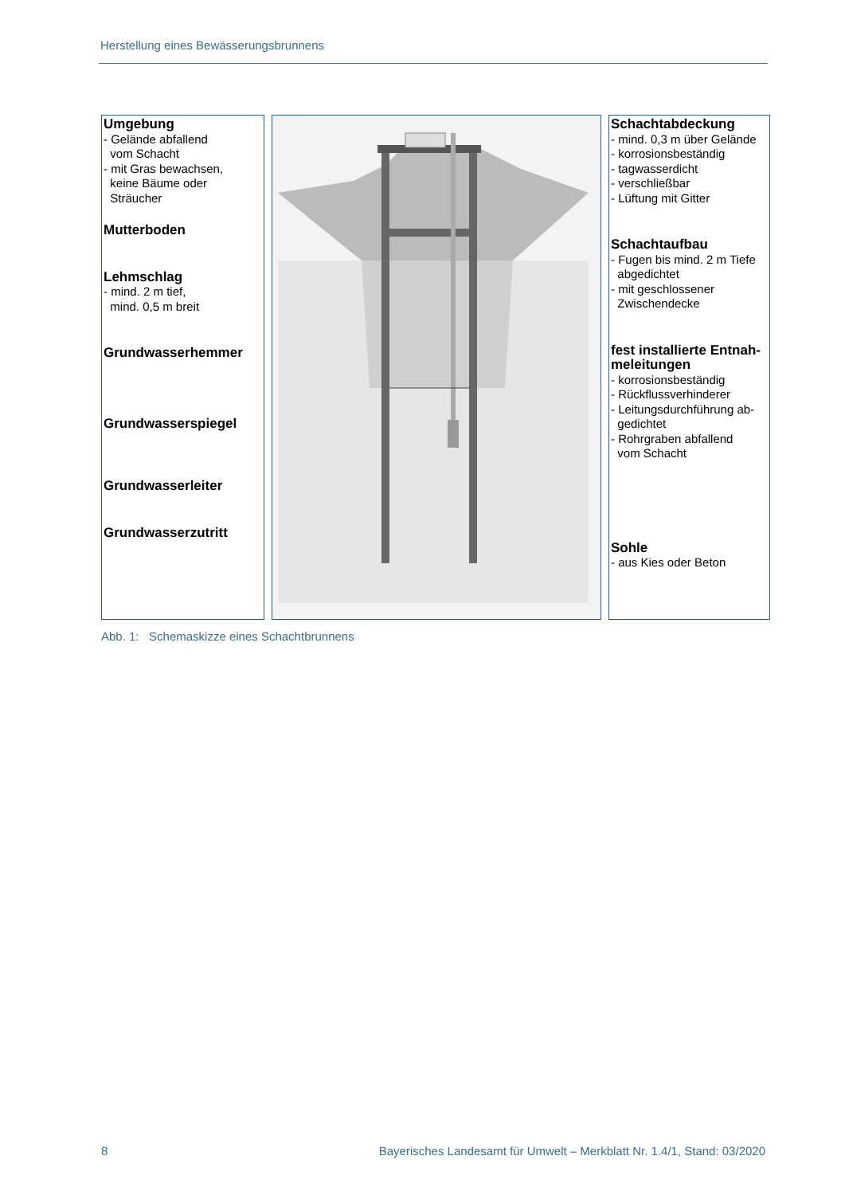Herstellung eines Bewässerungsbrunnens
Umgebung
- Gelände abfallend
vom Schacht
- mit Gras bewachsen,
keine Bäume oder
Sträucher
Mutterboden
Lehmschlag
- mind. 2 m tief,
mind. 0,5 m breit
Grundwasserhemmer
Grundwasserspiegel
Grundwasserleiter
Grundwasserzutritt
Schachtabdeckung
- mind. 0,3 m über Gelände
- korrosionsbeständig
- tagwasserdicht
- verschließbar
- Lüftung mit Gitter
Schachtaufbau
- Fugen bis mind. 2 m Tiefe
abgedichtet
- mit geschlossener
Zwischendecke
fest installierte Entnah-
meleitungen
- korrosionsbeständig
- Rückflussverhinderer
- Leitungsdurchführung ab-
gedichtet
- Rohrgraben abfallend
vom Schacht
Sohle
- aus Kies oder Beton
Abb. 1: Schemaskizze eines Schachtbrunnens
8 Bayerisches Landesamt für Umwelt – Merkblatt Nr. 1.4/1, Stand: 03/2020